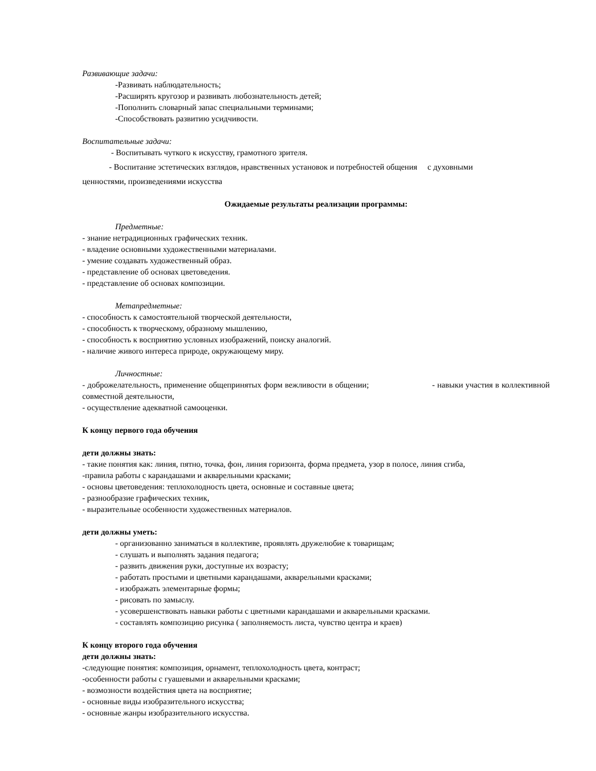Развивающие задачи:
-Развивать наблюдательность;
-Расширять кругозор и развивать любознательность детей;
-Пополнить словарный запас специальными терминами;
-Способствовать развитию усидчивости.
Воспитательные задачи:
- Воспитывать чуткого к искусству, грамотного зрителя.
- Воспитание эстетических взглядов, нравственных установок и потребностей общения с духовными
ценностями, произведениями искусства
Ожидаемые результаты реализации программы:
Предметные:
- знание нетрадиционных графических техник.
- владение основными художественными материалами.
- умение создавать художественный образ.
- представление об основах цветоведения.
- представление об основах композиции.
Метапредметные:
- способность к самостоятельной творческой деятельности,
- способность к творческому, образному мышлению,
- способность к восприятию условных изображений, поиску аналогий.
- наличие живого интереса природе, окружающему миру.
Личностные:
- доброжелательность, применение общепринятых форм вежливости в общении; - навыки участия в коллективной совместной деятельности,
- осуществление адекватной самооценки.
К концу первого года обучения
дети должны знать:
- такие понятия как: линия, пятно, точка, фон, линия горизонта, форма предмета, узор в полосе, линия сгиба,
-правила работы с карандашами и акварельными красками;
- основы цветоведения: теплохолодность цвета, основные и составные цвета;
- разнообразие графических техник,
- выразительные особенности художественных материалов.
дети должны уметь:
- организованно заниматься в коллективе, проявлять дружелюбие к товарищам;
- слушать и выполнять задания педагога;
- развить движения руки, доступные их возрасту;
- работать простыми и цветными карандашами, акварельными красками;
- изображать элементарные формы;
- рисовать по замыслу.
- усовершенствовать навыки работы с цветными карандашами и акварельными красками.
- составлять композицию рисунка ( заполняемость листа, чувство центра и краев)
К концу второго года обучения
дети должны знать:
-следующие понятия: композиция, орнамент, теплохолодность цвета, контраст;
-особенности работы с гуашевыми и акварельными красками;
- возмозности воздействия цвета на восприятие;
- основные виды изобразительного искусства;
- основные жанры изобразительного искусства.